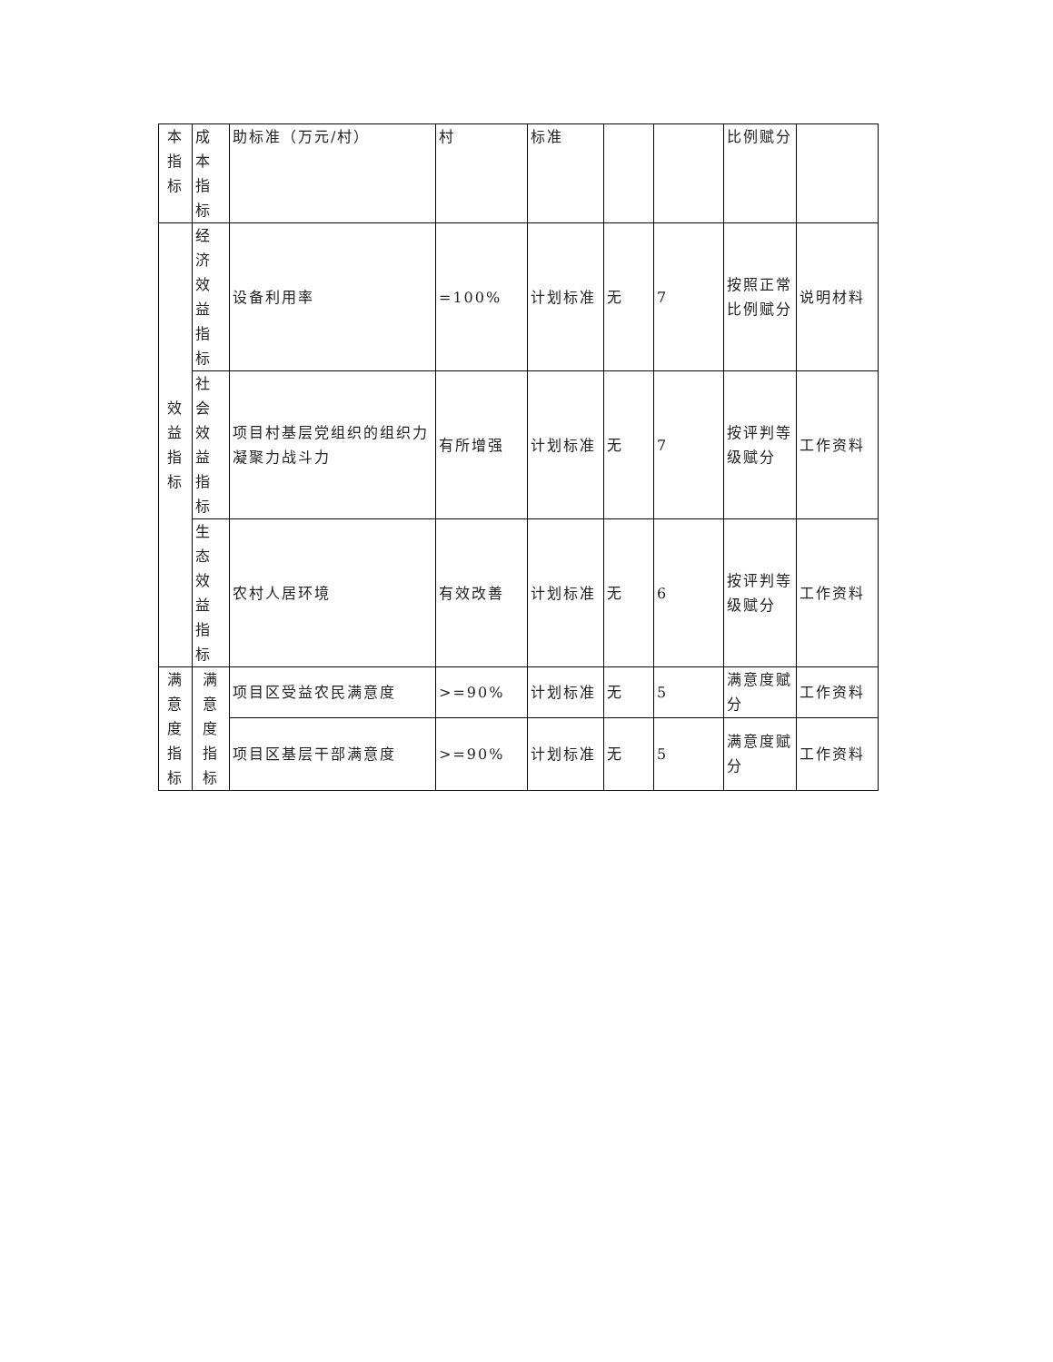| 本 指 标 | 成本 指标 | 助标准（万元/村） | 村 | 标准 | | | 比例赋分 | |
| 效 益 指 标 | 经济 效益 指标 | 设备利用率 | =100% | 计划标准 | 无 | 7 | 按照正常比例赋分 | 说明材料 |
| | 社会 效益 指标 | 项目村基层党组织的组织力凝聚力战斗力 | 有所增强 | 计划标准 | 无 | 7 | 按评判等级赋分 | 工作资料 |
| | 生态 效益 指标 | 农村人居环境 | 有效改善 | 计划标准 | 无 | 6 | 按评判等级赋分 | 工作资料 |
| 满 意 度 指 标 | 满意 度指 标 | 项目区受益农民满意度 | >=90% | 计划标准 | 无 | 5 | 满意度赋分 | 工作资料 |
| | | 项目区基层干部满意度 | >=90% | 计划标准 | 无 | 5 | 满意度赋分 | 工作资料 |